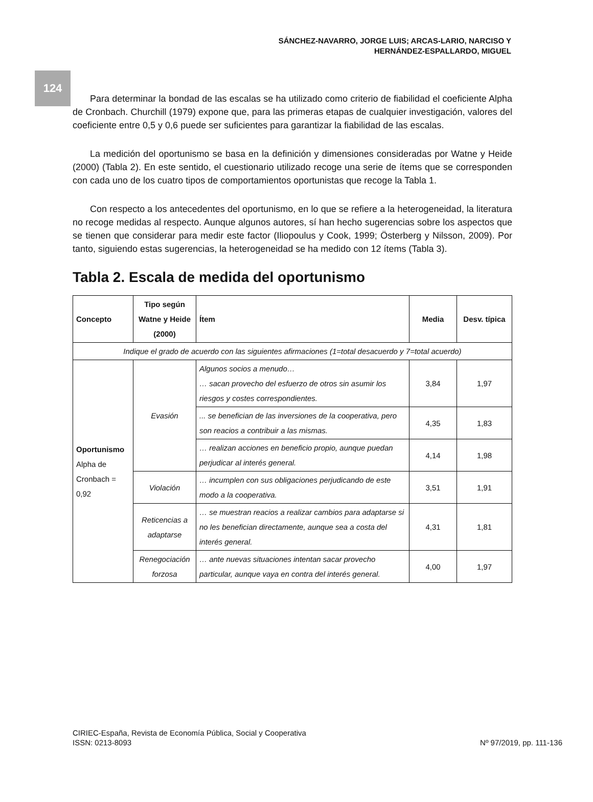124
SÁNCHEZ-NAVARRO, JORGE LUIS; ARCAS-LARIO, NARCISO Y
HERNÁNDEZ-ESPALLARDO, MIGUEL
Para determinar la bondad de las escalas se ha utilizado como criterio de fiabilidad el coeficiente Alpha de Cronbach. Churchill (1979) expone que, para las primeras etapas de cualquier investigación, valores del coeficiente entre 0,5 y 0,6 puede ser suficientes para garantizar la fiabilidad de las escalas.
La medición del oportunismo se basa en la definición y dimensiones consideradas por Watne y Heide (2000) (Tabla 2). En este sentido, el cuestionario utilizado recoge una serie de ítems que se corresponden con cada uno de los cuatro tipos de comportamientos oportunistas que recoge la Tabla 1.
Con respecto a los antecedentes del oportunismo, en lo que se refiere a la heterogeneidad, la literatura no recoge medidas al respecto. Aunque algunos autores, sí han hecho sugerencias sobre los aspectos que se tienen que considerar para medir este factor (Iliopoulus y Cook, 1999; Österberg y Nilsson, 2009). Por tanto, siguiendo estas sugerencias, la heterogeneidad se ha medido con 12 ítems (Tabla 3).
Tabla 2. Escala de medida del oportunismo
| Concepto | Tipo según Watne y Heide (2000) | Ítem | Media | Desv. típica |
| --- | --- | --- | --- | --- |
| Indique el grado de acuerdo con las siguientes afirmaciones (1=total desacuerdo y 7=total acuerdo) | | | | |
| Oportunismo Alpha de Cronbach = 0,92 | Evasión | Algunos socios a menudo… … sacan provecho del esfuerzo de otros sin asumir los riesgos y costes correspondientes. | 3,84 | 1,97 |
| | | ... se benefician de las inversiones de la cooperativa, pero son reacios a contribuir a las mismas. | 4,35 | 1,83 |
| | | … realizan acciones en beneficio propio, aunque puedan perjudicar al interés general. | 4,14 | 1,98 |
| | Violación | … incumplen con sus obligaciones perjudicando de este modo a la cooperativa. | 3,51 | 1,91 |
| | Reticencias a adaptarse | … se muestran reacios a realizar cambios para adaptarse si no les benefician directamente, aunque sea a costa del interés general. | 4,31 | 1,81 |
| | Renegociación forzosa | … ante nuevas situaciones intentan sacar provecho particular, aunque vaya en contra del interés general. | 4,00 | 1,97 |
CIRIEC-España, Revista de Economía Pública, Social y Cooperativa
ISSN: 0213-8093 Nº 97/2019, pp. 111-136